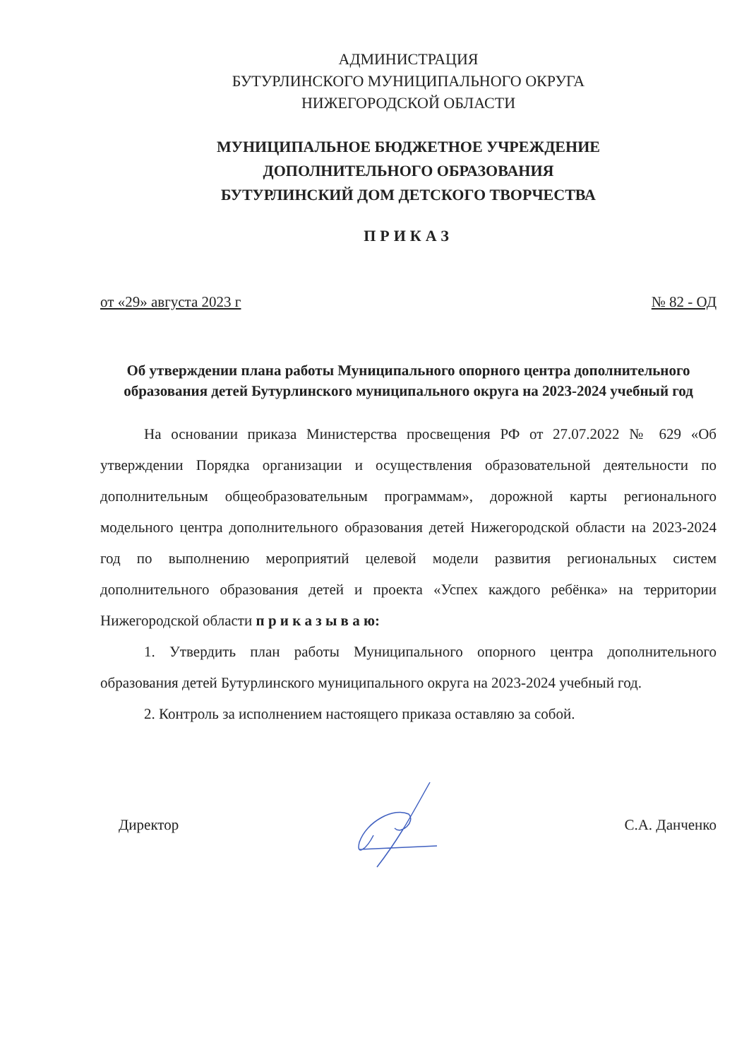АДМИНИСТРАЦИЯ
БУТУРЛИНСКОГО МУНИЦИПАЛЬНОГО ОКРУГА
НИЖЕГОРОДСКОЙ ОБЛАСТИ
МУНИЦИПАЛЬНОЕ БЮДЖЕТНОЕ УЧРЕЖДЕНИЕ
ДОПОЛНИТЕЛЬНОГО ОБРАЗОВАНИЯ
БУТУРЛИНСКИЙ ДОМ ДЕТСКОГО ТВОРЧЕСТВА
ПРИКАЗ
от «29» августа 2023 г № 82 - ОД
Об утверждении плана работы Муниципального опорного центра дополнительного образования детей Бутурлинского муниципального округа на 2023-2024 учебный год
На основании приказа Министерства просвещения РФ от 27.07.2022 № 629 «Об утверждении Порядка организации и осуществления образовательной деятельности по дополнительным общеобразовательным программам», дорожной карты регионального модельного центра дополнительного образования детей Нижегородской области на 2023-2024 год по выполнению мероприятий целевой модели развития региональных систем дополнительного образования детей и проекта «Успех каждого ребёнка» на территории Нижегородской области п р и к а з ы в а ю:
1. Утвердить план работы Муниципального опорного центра дополнительного образования детей Бутурлинского муниципального округа на 2023-2024 учебный год.
2. Контроль за исполнением настоящего приказа оставляю за собой.
Директор С.А. Данченко